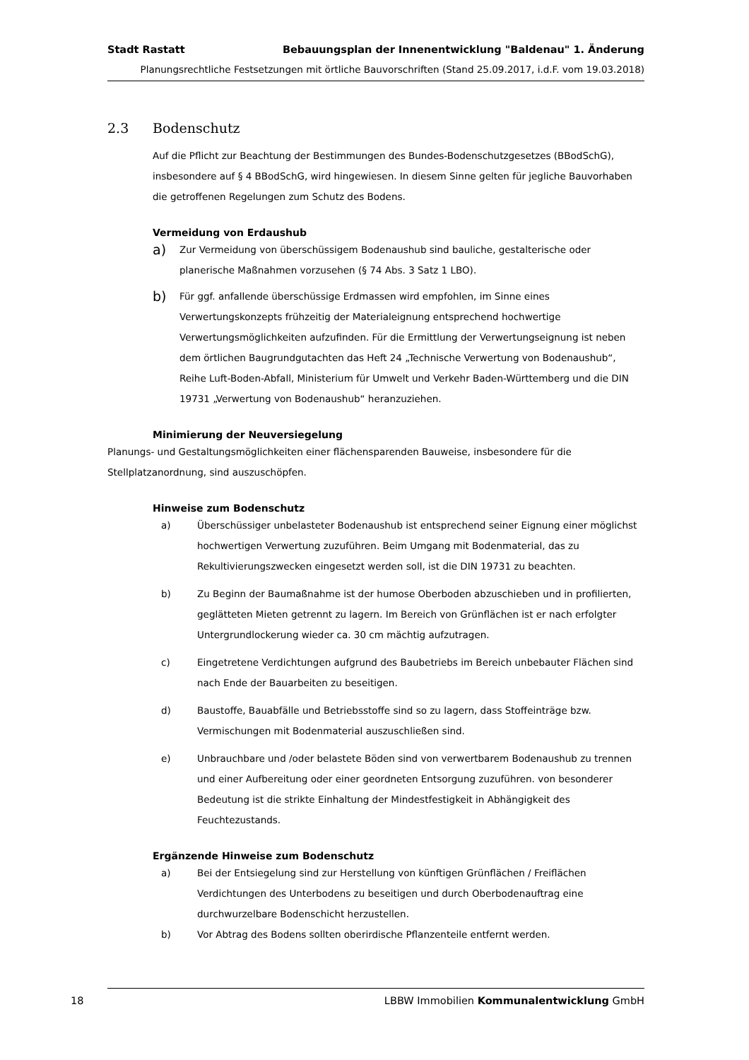Stadt Rastatt Bebauungsplan der Innenentwicklung "Baldenau" 1. Änderung
Planungsrechtliche Festsetzungen mit örtliche Bauvorschriften (Stand 25.09.2017, i.d.F. vom 19.03.2018)
2.3 Bodenschutz
Auf die Pflicht zur Beachtung der Bestimmungen des Bundes-Bodenschutzgesetzes (BBodSchG), insbesondere auf § 4 BBodSchG, wird hingewiesen. In diesem Sinne gelten für jegliche Bauvorhaben die getroffenen Regelungen zum Schutz des Bodens.
Vermeidung von Erdaushub
a)
Zur Vermeidung von überschüssigem Bodenaushub sind bauliche, gestalterische oder planerische Maßnahmen vorzusehen (§ 74 Abs. 3 Satz 1 LBO).
b)
Für ggf. anfallende überschüssige Erdmassen wird empfohlen, im Sinne eines Verwertungskonzepts frühzeitig der Materialeignung entsprechend hochwertige Verwertungsmöglichkeiten aufzufinden. Für die Ermittlung der Verwertungseignung ist neben dem örtlichen Baugrundgutachten das Heft 24 „Technische Verwertung von Bodenaushub“, Reihe Luft-Boden-Abfall, Ministerium für Umwelt und Verkehr Baden-Württemberg und die DIN 19731 „Verwertung von Bodenaushub“ heranzuziehen.
Minimierung der Neuversiegelung
Planungs- und Gestaltungsmöglichkeiten einer flächensparenden Bauweise, insbesondere für die Stellplatzanordnung, sind auszuschöpfen.
Hinweise zum Bodenschutz
a) Überschüssiger unbelasteter Bodenaushub ist entsprechend seiner Eignung einer möglichst hochwertigen Verwertung zuzuführen. Beim Umgang mit Bodenmaterial, das zu Rekultivierungszwecken eingesetzt werden soll, ist die DIN 19731 zu beachten.
b) Zu Beginn der Baumaßnahme ist der humose Oberboden abzuschieben und in profilierten, geglätteten Mieten getrennt zu lagern. Im Bereich von Grünflächen ist er nach erfolgter Untergrundlockerung wieder ca. 30 cm mächtig aufzutragen.
c) Eingetretene Verdichtungen aufgrund des Baubetriebs im Bereich unbebauter Flächen sind nach Ende der Bauarbeiten zu beseitigen.
d) Baustoffe, Bauabfälle und Betriebsstoffe sind so zu lagern, dass Stoffeinträge bzw. Vermischungen mit Bodenmaterial auszuschließen sind.
e) Unbrauchbare und /oder belastete Böden sind von verwertbarem Bodenaushub zu trennen und einer Aufbereitung oder einer geordneten Entsorgung zuzuführen. von besonderer Bedeutung ist die strikte Einhaltung der Mindestfestigkeit in Abhängigkeit des Feuchtezustands.
Ergänzende Hinweise zum Bodenschutz
a) Bei der Entsiegelung sind zur Herstellung von künftigen Grünflächen / Freiflächen Verdichtungen des Unterbodens zu beseitigen und durch Oberbodenauftrag eine durchwurzelbare Bodenschicht herzustellen.
b) Vor Abtrag des Bodens sollten oberirdische Pflanzenteile entfernt werden.
18 LBBW Immobilien Kommunalentwicklung GmbH